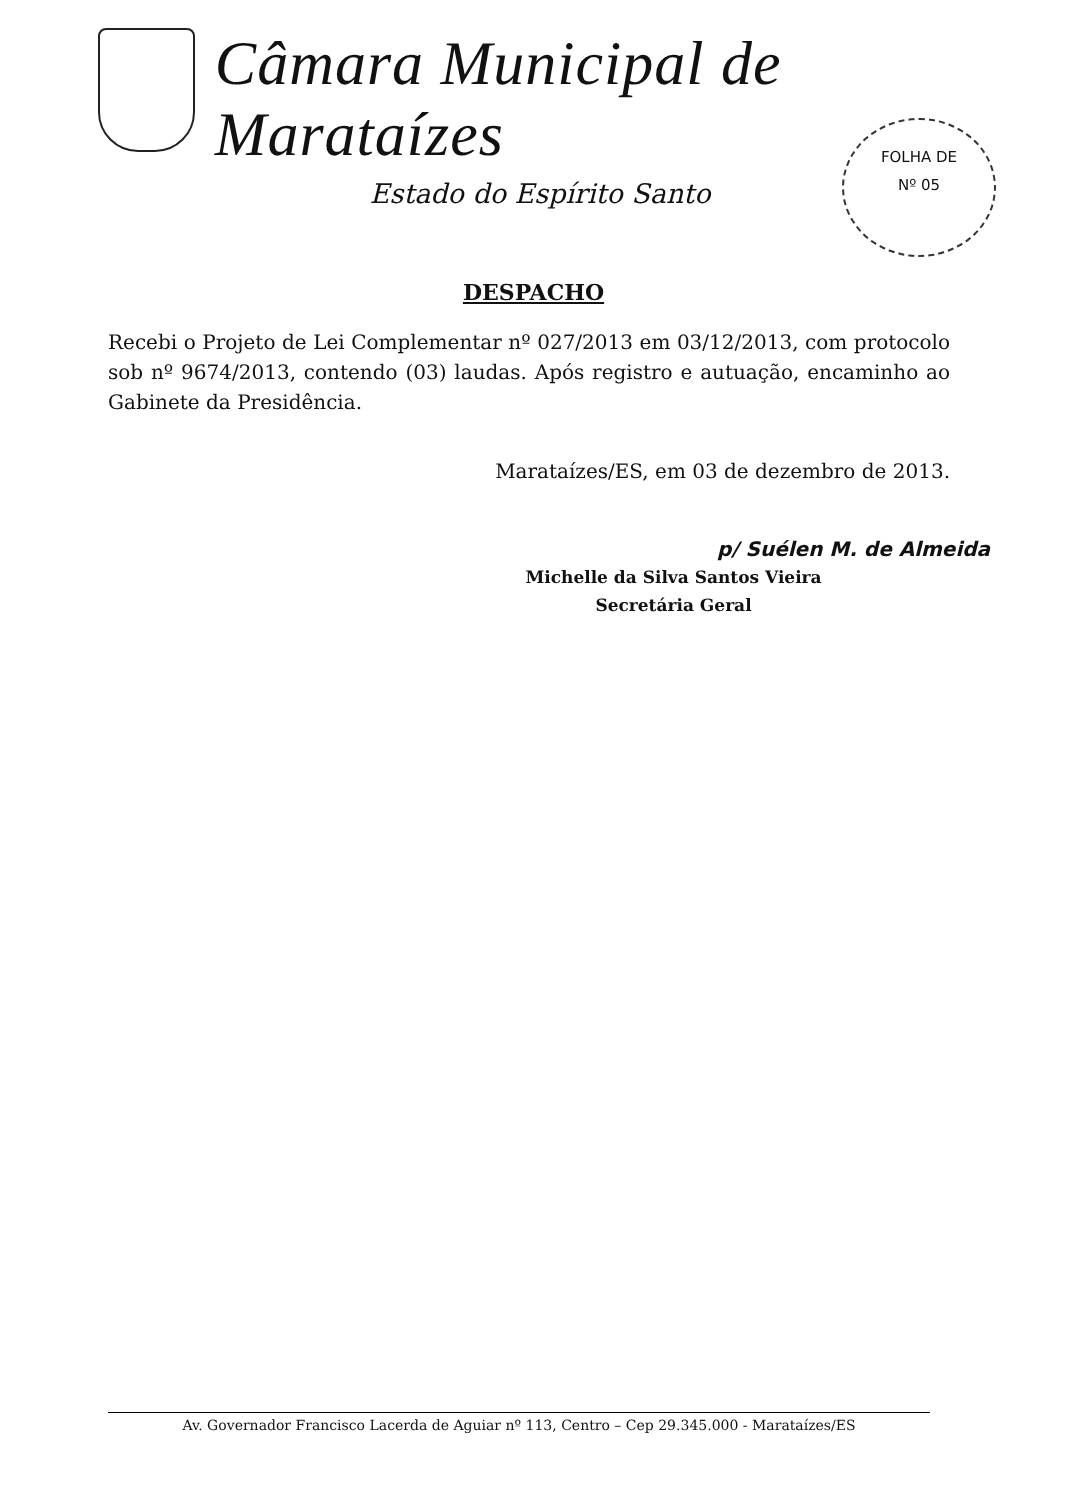Câmara Municipal de Marataízes
Estado do Espírito Santo
FOLHA DE
Nº 05
DESPACHO
Recebi o Projeto de Lei Complementar nº 027/2013 em 03/12/2013, com protocolo sob nº 9674/2013, contendo (03) laudas. Após registro e autuação, encaminho ao Gabinete da Presidência.
Marataízes/ES, em 03 de dezembro de 2013.
p/ Suélen M. de Almeida
Michelle da Silva Santos Vieira
Secretária Geral
Av. Governador Francisco Lacerda de Aguiar nº 113, Centro – Cep 29.345.000 - Marataízes/ES